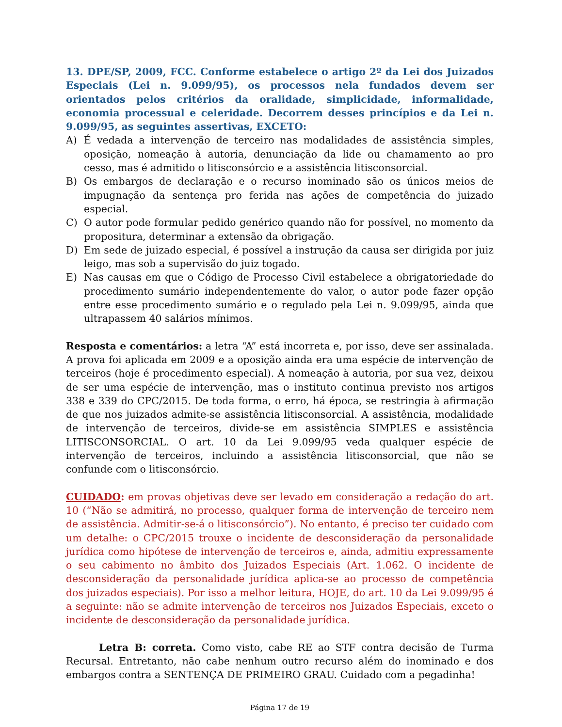13. DPE/SP, 2009, FCC. Conforme estabelece o artigo 2º da Lei dos Juizados Especiais (Lei n. 9.099/95), os processos nela fundados devem ser orientados pelos critérios da oralidade, simplicidade, informalidade, economia processual e celeridade. Decorrem desses princípios e da Lei n. 9.099/95, as seguintes assertivas, EXCETO:
A) É vedada a intervenção de terceiro nas modalidades de assistência simples, oposição, nomeação à autoria, denunciação da lide ou chamamento ao pro cesso, mas é admitido o litisconsórcio e a assistência litisconsorcial.
B) Os embargos de declaração e o recurso inominado são os únicos meios de impugnação da sentença pro ferida nas ações de competência do juizado especial.
C) O autor pode formular pedido genérico quando não for possível, no momento da propositura, determinar a extensão da obrigação.
D) Em sede de juizado especial, é possível a instrução da causa ser dirigida por juiz leigo, mas sob a supervisão do juiz togado.
E) Nas causas em que o Código de Processo Civil estabelece a obrigatoriedade do procedimento sumário independentemente do valor, o autor pode fazer opção entre esse procedimento sumário e o regulado pela Lei n. 9.099/95, ainda que ultrapassem 40 salários mínimos.
Resposta e comentários: a letra “A” está incorreta e, por isso, deve ser assinalada. A prova foi aplicada em 2009 e a oposição ainda era uma espécie de intervenção de terceiros (hoje é procedimento especial). A nomeação à autoria, por sua vez, deixou de ser uma espécie de intervenção, mas o instituto continua previsto nos artigos 338 e 339 do CPC/2015. De toda forma, o erro, há época, se restringia à afirmação de que nos juizados admite-se assistência litisconsorcial. A assistência, modalidade de intervenção de terceiros, divide-se em assistência SIMPLES e assistência LITISCONSORCIAL. O art. 10 da Lei 9.099/95 veda qualquer espécie de intervenção de terceiros, incluindo a assistência litisconsorcial, que não se confunde com o litisconsórcio.
CUIDADO: em provas objetivas deve ser levado em consideração a redação do art. 10 (“Não se admitirá, no processo, qualquer forma de intervenção de terceiro nem de assistência. Admitir-se-á o litisconsórcio”). No entanto, é preciso ter cuidado com um detalhe: o CPC/2015 trouxe o incidente de desconsideração da personalidade jurídica como hipótese de intervenção de terceiros e, ainda, admitiu expressamente o seu cabimento no âmbito dos Juizados Especiais (Art. 1.062. O incidente de desconsideração da personalidade jurídica aplica-se ao processo de competência dos juizados especiais). Por isso a melhor leitura, HOJE, do art. 10 da Lei 9.099/95 é a seguinte: não se admite intervenção de terceiros nos Juizados Especiais, exceto o incidente de desconsideração da personalidade jurídica.
Letra B: correta. Como visto, cabe RE ao STF contra decisão de Turma Recursal. Entretanto, não cabe nenhum outro recurso além do inominado e dos embargos contra a SENTENÇA DE PRIMEIRO GRAU. Cuidado com a pegadinha!
Página 17 de 19